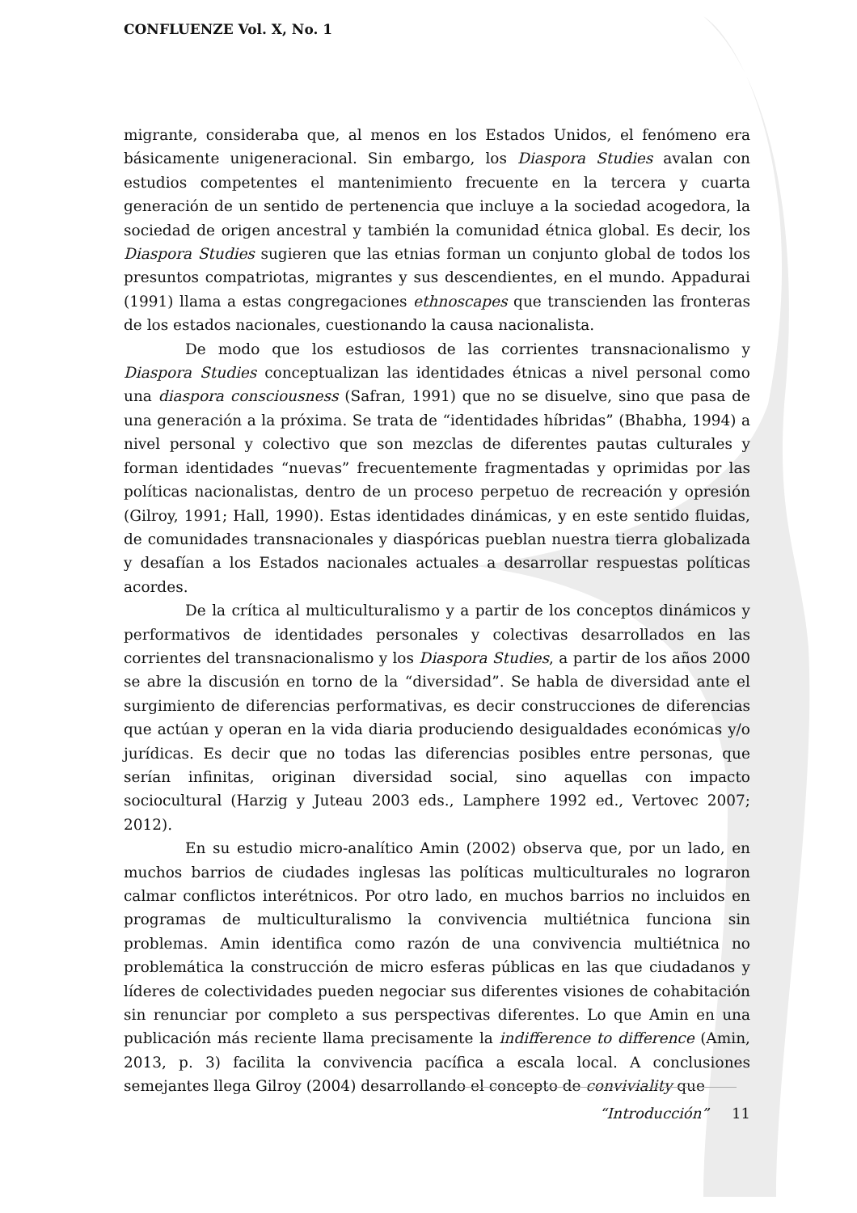CONFLUENZE Vol. X, No. 1
migrante, consideraba que, al menos en los Estados Unidos, el fenómeno era básicamente unigeneracional. Sin embargo, los Diaspora Studies avalan con estudios competentes el mantenimiento frecuente en la tercera y cuarta generación de un sentido de pertenencia que incluye a la sociedad acogedora, la sociedad de origen ancestral y también la comunidad étnica global. Es decir, los Diaspora Studies sugieren que las etnias forman un conjunto global de todos los presuntos compatriotas, migrantes y sus descendientes, en el mundo. Appadurai (1991) llama a estas congregaciones ethnoscapes que transcienden las fronteras de los estados nacionales, cuestionando la causa nacionalista.
De modo que los estudiosos de las corrientes transnacionalismo y Diaspora Studies conceptualizan las identidades étnicas a nivel personal como una diaspora consciousness (Safran, 1991) que no se disuelve, sino que pasa de una generación a la próxima. Se trata de “identidades híbridas” (Bhabha, 1994) a nivel personal y colectivo que son mezclas de diferentes pautas culturales y forman identidades “nuevas” frecuentemente fragmentadas y oprimidas por las políticas nacionalistas, dentro de un proceso perpetuo de recreación y opresión (Gilroy, 1991; Hall, 1990). Estas identidades dinámicas, y en este sentido fluidas, de comunidades transnacionales y diaspóricas pueblan nuestra tierra globalizada y desafían a los Estados nacionales actuales a desarrollar respuestas políticas acordes.
De la crítica al multiculturalismo y a partir de los conceptos dinámicos y performativos de identidades personales y colectivas desarrollados en las corrientes del transnacionalismo y los Diaspora Studies, a partir de los años 2000 se abre la discusión en torno de la “diversidad”. Se habla de diversidad ante el surgimiento de diferencias performativas, es decir construcciones de diferencias que actúan y operan en la vida diaria produciendo desigualdades económicas y/o jurídicas. Es decir que no todas las diferencias posibles entre personas, que serían infinitas, originan diversidad social, sino aquellas con impacto sociocultural (Harzig y Juteau 2003 eds., Lamphere 1992 ed., Vertovec 2007; 2012).
En su estudio micro-analítico Amin (2002) observa que, por un lado, en muchos barrios de ciudades inglesas las políticas multiculturales no lograron calmar conflictos interétnicos. Por otro lado, en muchos barrios no incluidos en programas de multiculturalismo la convivencia multiétnica funciona sin problemas. Amin identifica como razón de una convivencia multiétnica no problemática la construcción de micro esferas públicas en las que ciudadanos y líderes de colectividades pueden negociar sus diferentes visiones de cohabitación sin renunciar por completo a sus perspectivas diferentes. Lo que Amin en una publicación más reciente llama precisamente la indifference to difference (Amin, 2013, p. 3) facilita la convivencia pacífica a escala local. A conclusiones semejantes llega Gilroy (2004) desarrollando el concepto de conviviality que
“Introducción” 11